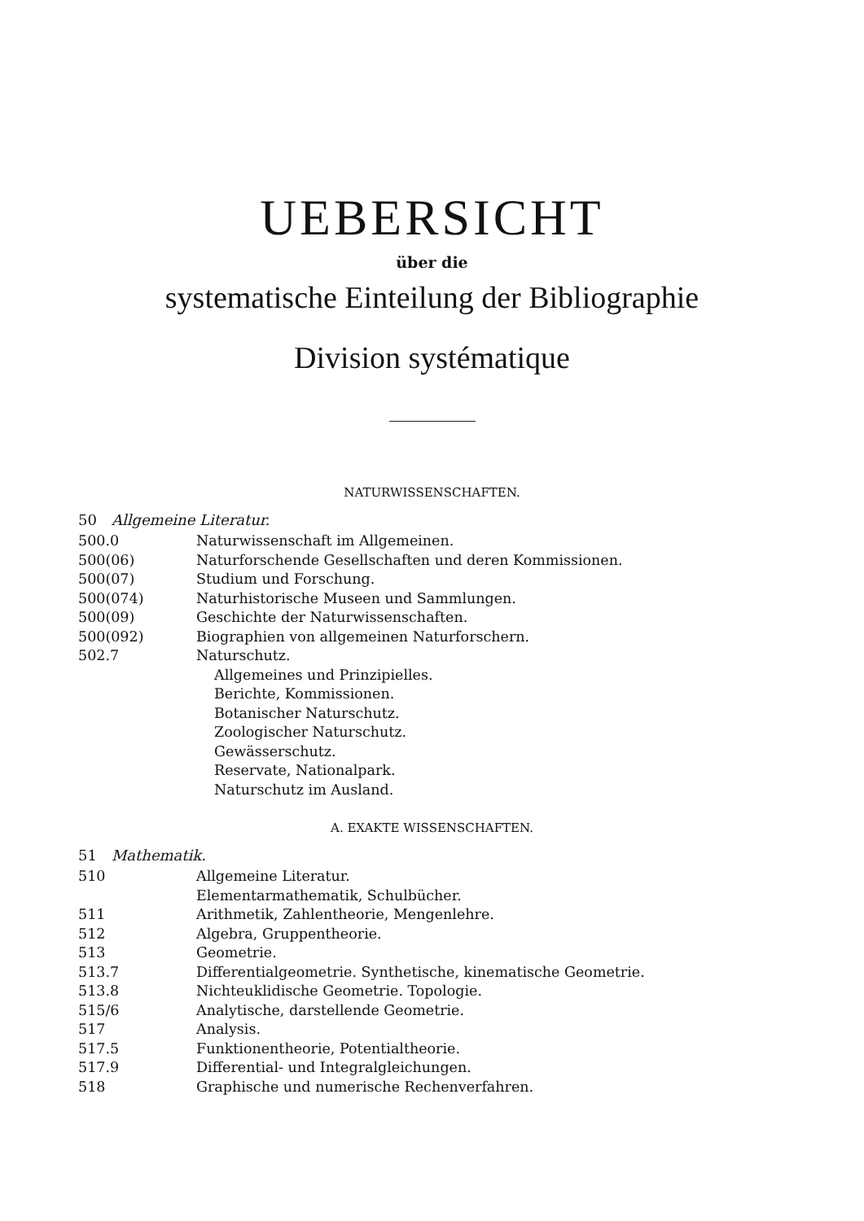UEBERSICHT
über die
systematische Einteilung der Bibliographie
Division systématique
NATURWISSENSCHAFTEN.
50 Allgemeine Literatur.
| 500.0 | Naturwissenschaft im Allgemeinen. |
| 500(06) | Naturforschende Gesellschaften und deren Kommissionen. |
| 500(07) | Studium und Forschung. |
| 500(074) | Naturhistorische Museen und Sammlungen. |
| 500(09) | Geschichte der Naturwissenschaften. |
| 500(092) | Biographien von allgemeinen Naturforschern. |
| 502.7 | Naturschutz. |
| | Allgemeines und Prinzipielles. |
| | Berichte, Kommissionen. |
| | Botanischer Naturschutz. |
| | Zoologischer Naturschutz. |
| | Gewässerschutz. |
| | Reservate, Nationalpark. |
| | Naturschutz im Ausland. |
A. EXAKTE WISSENSCHAFTEN.
51 Mathematik.
| 510 | Allgemeine Literatur. |
| | Elementarmathematik, Schulbücher. |
| 511 | Arithmetik, Zahlentheorie, Mengenlehre. |
| 512 | Algebra, Gruppentheorie. |
| 513 | Geometrie. |
| 513.7 | Differentialgeometrie. Synthetische, kinematische Geometrie. |
| 513.8 | Nichteuklidische Geometrie. Topologie. |
| 515/6 | Analytische, darstellende Geometrie. |
| 517 | Analysis. |
| 517.5 | Funktionentheorie, Potentialtheorie. |
| 517.9 | Differential- und Integralgleichungen. |
| 518 | Graphische und numerische Rechenverfahren. |